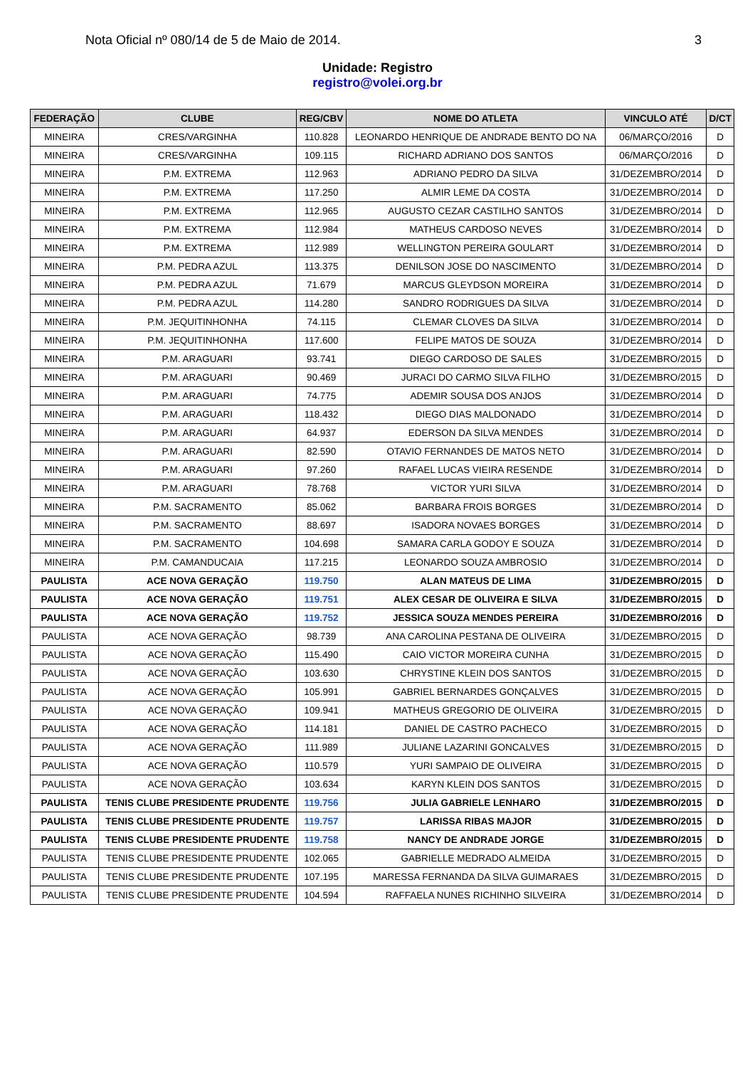Nota Oficial nº 080/14 de 5 de Maio de 2014. 3
Unidade: Registro
registro@volei.org.br
| FEDERAÇÃO | CLUBE | REG/CBV | NOME DO ATLETA | VINCULO ATÉ | D/CT |
| --- | --- | --- | --- | --- | --- |
| MINEIRA | CRES/VARGINHA | 110.828 | LEONARDO HENRIQUE DE ANDRADE BENTO DO NA | 06/MARÇO/2016 | D |
| MINEIRA | CRES/VARGINHA | 109.115 | RICHARD ADRIANO DOS SANTOS | 06/MARÇO/2016 | D |
| MINEIRA | P.M. EXTREMA | 112.963 | ADRIANO PEDRO DA SILVA | 31/DEZEMBRO/2014 | D |
| MINEIRA | P.M. EXTREMA | 117.250 | ALMIR LEME DA COSTA | 31/DEZEMBRO/2014 | D |
| MINEIRA | P.M. EXTREMA | 112.965 | AUGUSTO CEZAR CASTILHO SANTOS | 31/DEZEMBRO/2014 | D |
| MINEIRA | P.M. EXTREMA | 112.984 | MATHEUS CARDOSO NEVES | 31/DEZEMBRO/2014 | D |
| MINEIRA | P.M. EXTREMA | 112.989 | WELLINGTON PEREIRA GOULART | 31/DEZEMBRO/2014 | D |
| MINEIRA | P.M. PEDRA AZUL | 113.375 | DENILSON JOSE DO NASCIMENTO | 31/DEZEMBRO/2014 | D |
| MINEIRA | P.M. PEDRA AZUL | 71.679 | MARCUS GLEYDSON MOREIRA | 31/DEZEMBRO/2014 | D |
| MINEIRA | P.M. PEDRA AZUL | 114.280 | SANDRO RODRIGUES DA SILVA | 31/DEZEMBRO/2014 | D |
| MINEIRA | P.M. JEQUITINHONHA | 74.115 | CLEMAR CLOVES DA SILVA | 31/DEZEMBRO/2014 | D |
| MINEIRA | P.M. JEQUITINHONHA | 117.600 | FELIPE MATOS DE SOUZA | 31/DEZEMBRO/2014 | D |
| MINEIRA | P.M. ARAGUARI | 93.741 | DIEGO CARDOSO DE SALES | 31/DEZEMBRO/2015 | D |
| MINEIRA | P.M. ARAGUARI | 90.469 | JURACI DO CARMO SILVA FILHO | 31/DEZEMBRO/2015 | D |
| MINEIRA | P.M. ARAGUARI | 74.775 | ADEMIR SOUSA DOS ANJOS | 31/DEZEMBRO/2014 | D |
| MINEIRA | P.M. ARAGUARI | 118.432 | DIEGO DIAS MALDONADO | 31/DEZEMBRO/2014 | D |
| MINEIRA | P.M. ARAGUARI | 64.937 | EDERSON DA SILVA MENDES | 31/DEZEMBRO/2014 | D |
| MINEIRA | P.M. ARAGUARI | 82.590 | OTAVIO FERNANDES DE MATOS NETO | 31/DEZEMBRO/2014 | D |
| MINEIRA | P.M. ARAGUARI | 97.260 | RAFAEL LUCAS VIEIRA RESENDE | 31/DEZEMBRO/2014 | D |
| MINEIRA | P.M. ARAGUARI | 78.768 | VICTOR YURI SILVA | 31/DEZEMBRO/2014 | D |
| MINEIRA | P.M. SACRAMENTO | 85.062 | BARBARA FROIS BORGES | 31/DEZEMBRO/2014 | D |
| MINEIRA | P.M. SACRAMENTO | 88.697 | ISADORA NOVAES BORGES | 31/DEZEMBRO/2014 | D |
| MINEIRA | P.M. SACRAMENTO | 104.698 | SAMARA CARLA GODOY E SOUZA | 31/DEZEMBRO/2014 | D |
| MINEIRA | P.M. CAMANDUCAIA | 117.215 | LEONARDO SOUZA AMBROSIO | 31/DEZEMBRO/2014 | D |
| PAULISTA | ACE NOVA GERAÇÃO | 119.750 | ALAN MATEUS DE LIMA | 31/DEZEMBRO/2015 | D |
| PAULISTA | ACE NOVA GERAÇÃO | 119.751 | ALEX CESAR DE OLIVEIRA E SILVA | 31/DEZEMBRO/2015 | D |
| PAULISTA | ACE NOVA GERAÇÃO | 119.752 | JESSICA SOUZA MENDES PEREIRA | 31/DEZEMBRO/2016 | D |
| PAULISTA | ACE NOVA GERAÇÃO | 98.739 | ANA CAROLINA PESTANA DE OLIVEIRA | 31/DEZEMBRO/2015 | D |
| PAULISTA | ACE NOVA GERAÇÃO | 115.490 | CAIO VICTOR MOREIRA CUNHA | 31/DEZEMBRO/2015 | D |
| PAULISTA | ACE NOVA GERAÇÃO | 103.630 | CHRYSTINE KLEIN DOS SANTOS | 31/DEZEMBRO/2015 | D |
| PAULISTA | ACE NOVA GERAÇÃO | 105.991 | GABRIEL BERNARDES GONÇALVES | 31/DEZEMBRO/2015 | D |
| PAULISTA | ACE NOVA GERAÇÃO | 109.941 | MATHEUS GREGORIO DE OLIVEIRA | 31/DEZEMBRO/2015 | D |
| PAULISTA | ACE NOVA GERAÇÃO | 114.181 | DANIEL DE CASTRO PACHECO | 31/DEZEMBRO/2015 | D |
| PAULISTA | ACE NOVA GERAÇÃO | 111.989 | JULIANE LAZARINI GONCALVES | 31/DEZEMBRO/2015 | D |
| PAULISTA | ACE NOVA GERAÇÃO | 110.579 | YURI SAMPAIO DE OLIVEIRA | 31/DEZEMBRO/2015 | D |
| PAULISTA | ACE NOVA GERAÇÃO | 103.634 | KARYN KLEIN DOS SANTOS | 31/DEZEMBRO/2015 | D |
| PAULISTA | TENIS CLUBE PRESIDENTE PRUDENTE | 119.756 | JULIA GABRIELE LENHARO | 31/DEZEMBRO/2015 | D |
| PAULISTA | TENIS CLUBE PRESIDENTE PRUDENTE | 119.757 | LARISSA RIBAS MAJOR | 31/DEZEMBRO/2015 | D |
| PAULISTA | TENIS CLUBE PRESIDENTE PRUDENTE | 119.758 | NANCY DE ANDRADE JORGE | 31/DEZEMBRO/2015 | D |
| PAULISTA | TENIS CLUBE PRESIDENTE PRUDENTE | 102.065 | GABRIELLE MEDRADO ALMEIDA | 31/DEZEMBRO/2015 | D |
| PAULISTA | TENIS CLUBE PRESIDENTE PRUDENTE | 107.195 | MARESSA FERNANDA DA SILVA GUIMARAES | 31/DEZEMBRO/2015 | D |
| PAULISTA | TENIS CLUBE PRESIDENTE PRUDENTE | 104.594 | RAFFAELA NUNES RICHINHO SILVEIRA | 31/DEZEMBRO/2014 | D |